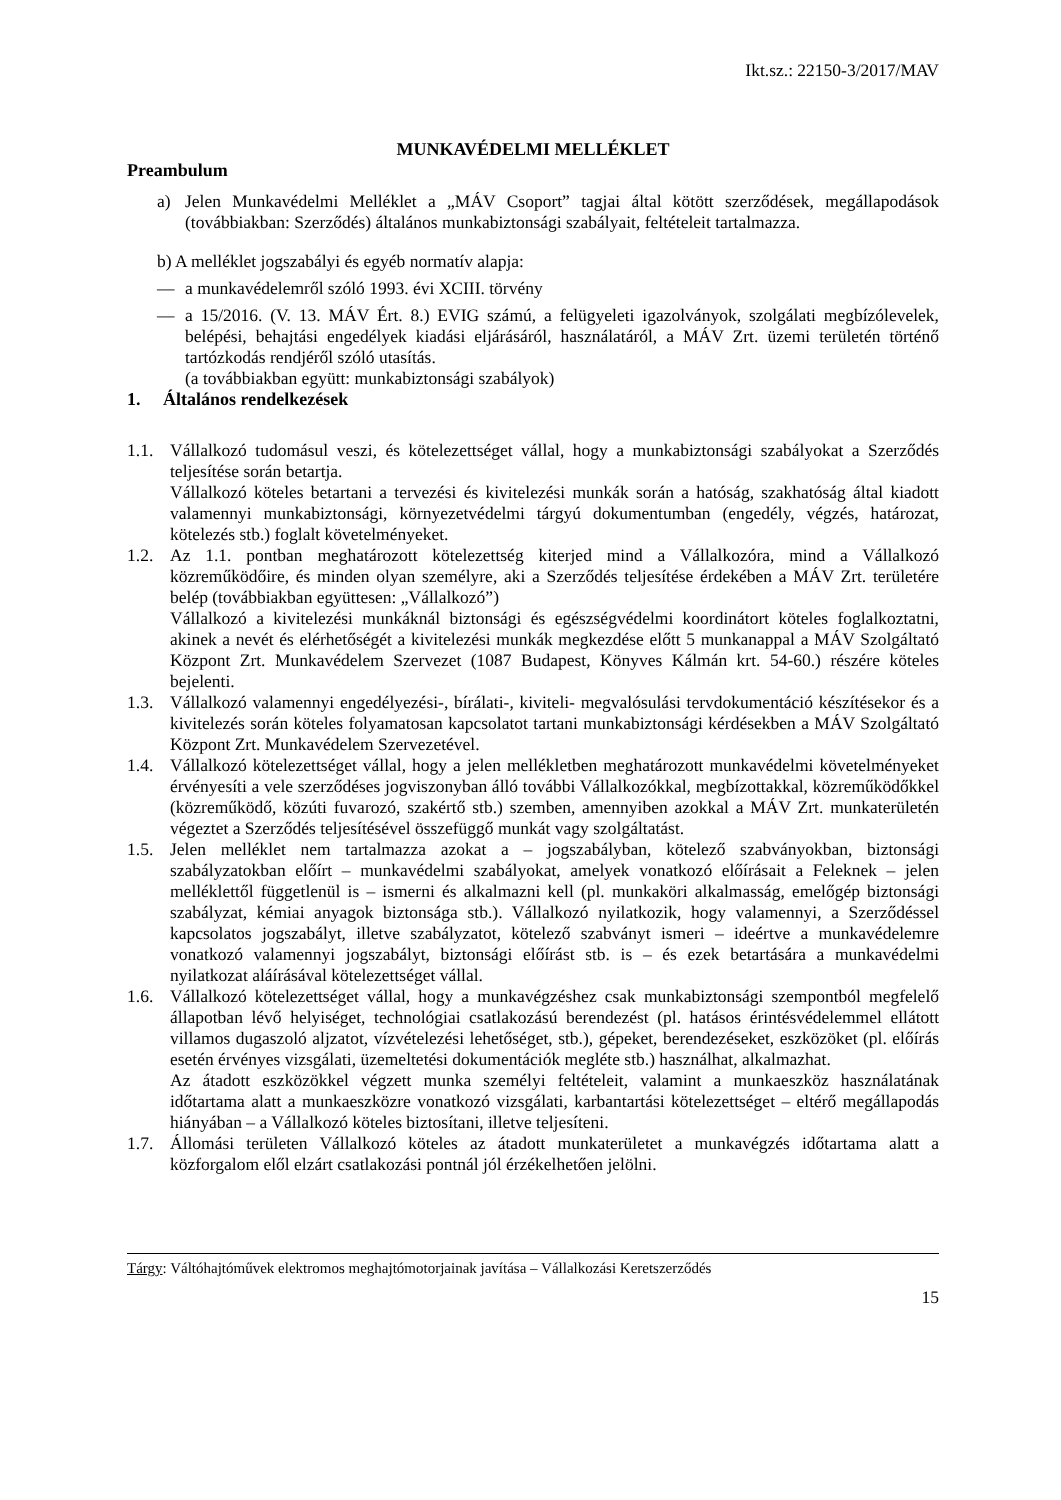Ikt.sz.: 22150-3/2017/MAV
MUNKAVÉDELMI MELLÉKLET
Preambulum
a) Jelen Munkavédelmi Melléklet a „MÁV Csoport” tagjai által kötött szerződések, megállapodások (továbbiakban: Szerződés) általános munkabiztonsági szabályait, feltételeit tartalmazza.
b) A melléklet jogszabályi és egyéb normatív alapja:
— a munkavédelemről szóló 1993. évi XCIII. törvény
— a 15/2016. (V. 13. MÁV Ért. 8.) EVIG számú, a felügyeleti igazolványok, szolgálati megbízólevelek, belépési, behajtási engedélyek kiadási eljárásáról, használatáról, a MÁV Zrt. üzemi területén történő tartózkodás rendjéről szóló utasítás.
(a továbbiakban együtt: munkabiztonsági szabályok)
1. Általános rendelkezések
1.1. Vállalkozó tudomásul veszi, és kötelezettséget vállal, hogy a munkabiztonsági szabályokat a Szerződés teljesítése során betartja.
Vállalkozó köteles betartani a tervezési és kivitelezési munkák során a hatóság, szakhatóság által kiadott valamennyi munkabiztonsági, környezetvédelmi tárgyú dokumentumban (engedély, végzés, határozat, kötelezés stb.) foglalt követelményeket.
1.2. Az 1.1. pontban meghatározott kötelezettség kiterjed mind a Vállalkozóra, mind a Vállalkozó közreműködőire, és minden olyan személyre, aki a Szerződés teljesítése érdekében a MÁV Zrt. területére belép (továbbiakban együttesen: „Vállalkozó”)
Vállalkozó a kivitelezési munkáknál biztonsági és egészségvédelmi koordinátort köteles foglalkoztatni, akinek a nevét és elérhetőségét a kivitelezési munkák megkezdése előtt 5 munkanappal a MÁV Szolgáltató Központ Zrt. Munkavédelem Szervezet (1087 Budapest, Könyves Kálmán krt. 54-60.) részére köteles bejelenti.
1.3. Vállalkozó valamennyi engedélyezési-, bírálati-, kiviteli- megvalósulási tervdokumentáció készítésekor és a kivitelezés során köteles folyamatosan kapcsolatot tartani munkabiztonsági kérdésekben a MÁV Szolgáltató Központ Zrt. Munkavédelem Szervezetével.
1.4. Vállalkozó kötelezettséget vállal, hogy a jelen mellékletben meghatározott munkavédelmi követelményeket érvényesíti a vele szerződéses jogviszonyban álló további Vállalkozókkal, megbízottakkal, közreműködőkkel (közreműködő, közúti fuvarozó, szakértő stb.) szemben, amennyiben azokkal a MÁV Zrt. munkaterületén végeztet a Szerződés teljesítésével összefüggő munkát vagy szolgáltatást.
1.5. Jelen melléklet nem tartalmazza azokat a – jogszabályban, kötelező szabványokban, biztonsági szabályzatokban előírt – munkavédelmi szabályokat, amelyek vonatkozó előírásait a Feleknek – jelen melléklettől függetlenül is – ismerni és alkalmazni kell (pl. munkaköri alkalmasság, emelőgép biztonsági szabályzat, kémiai anyagok biztonsága stb.). Vállalkozó nyilatkozik, hogy valamennyi, a Szerződéssel kapcsolatos jogszabályt, illetve szabályzatot, kötelező szabványt ismeri – ideértve a munkavédelemre vonatkozó valamennyi jogszabályt, biztonsági előírást stb. is – és ezek betartására a munkavédelmi nyilatkozat aláírásával kötelezettséget vállal.
1.6. Vállalkozó kötelezettséget vállal, hogy a munkavégzéshez csak munkabiztonsági szempontból megfelelő állapotban lévő helyiséget, technológiai csatlakozású berendezést (pl. hatásos érintésvédelemmel ellátott villamos dugaszoló aljzatot, vízvételezési lehetőséget, stb.), gépeket, berendezéseket, eszközöket (pl. előírás esetén érvényes vizsgálati, üzemeltetési dokumentációk megléte stb.) használhat, alkalmazhat.
Az átadott eszközökkel végzett munka személyi feltételeit, valamint a munkaeszköz használatának időtartama alatt a munkaeszközre vonatkozó vizsgálati, karbantartási kötelezettséget – eltérő megállapodás hiányában – a Vállalkozó köteles biztosítani, illetve teljesíteni.
1.7. Állomási területen Vállalkozó köteles az átadott munkaterületet a munkavégzés időtartama alatt a közforgalom elől elzárt csatlakozási pontnál jól érzékelhetően jelölni.
Tárgy: Váltóhajtóművek elektromos meghajtómotorjainak javítása – Vállalkozási Keretszerződés
15